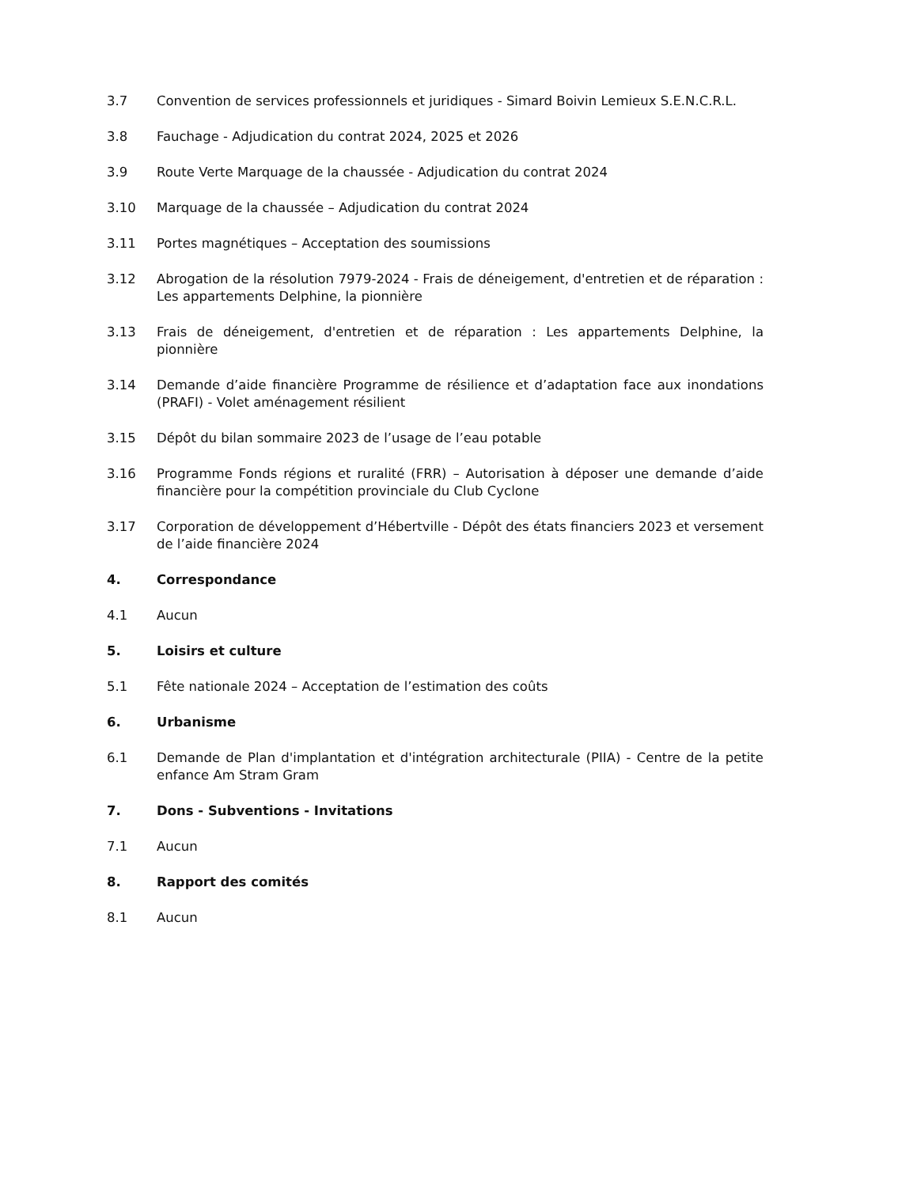3.7 Convention de services professionnels et juridiques - Simard Boivin Lemieux S.E.N.C.R.L.
3.8 Fauchage - Adjudication du contrat 2024, 2025 et 2026
3.9 Route Verte Marquage de la chaussée - Adjudication du contrat 2024
3.10 Marquage de la chaussée – Adjudication du contrat 2024
3.11 Portes magnétiques – Acceptation des soumissions
3.12 Abrogation de la résolution 7979-2024 - Frais de déneigement, d'entretien et de réparation : Les appartements Delphine, la pionnière
3.13 Frais de déneigement, d'entretien et de réparation : Les appartements Delphine, la pionnière
3.14 Demande d’aide financière Programme de résilience et d’adaptation face aux inondations (PRAFI) - Volet aménagement résilient
3.15 Dépôt du bilan sommaire 2023 de l’usage de l’eau potable
3.16 Programme Fonds régions et ruralité (FRR) – Autorisation à déposer une demande d’aide financière pour la compétition provinciale du Club Cyclone
3.17 Corporation de développement d’Hébertville - Dépôt des états financiers 2023 et versement de l’aide financière 2024
4. Correspondance
4.1 Aucun
5. Loisirs et culture
5.1 Fête nationale 2024 – Acceptation de l’estimation des coûts
6. Urbanisme
6.1 Demande de Plan d'implantation et d'intégration architecturale (PIIA) - Centre de la petite enfance Am Stram Gram
7. Dons - Subventions - Invitations
7.1 Aucun
8. Rapport des comités
8.1 Aucun